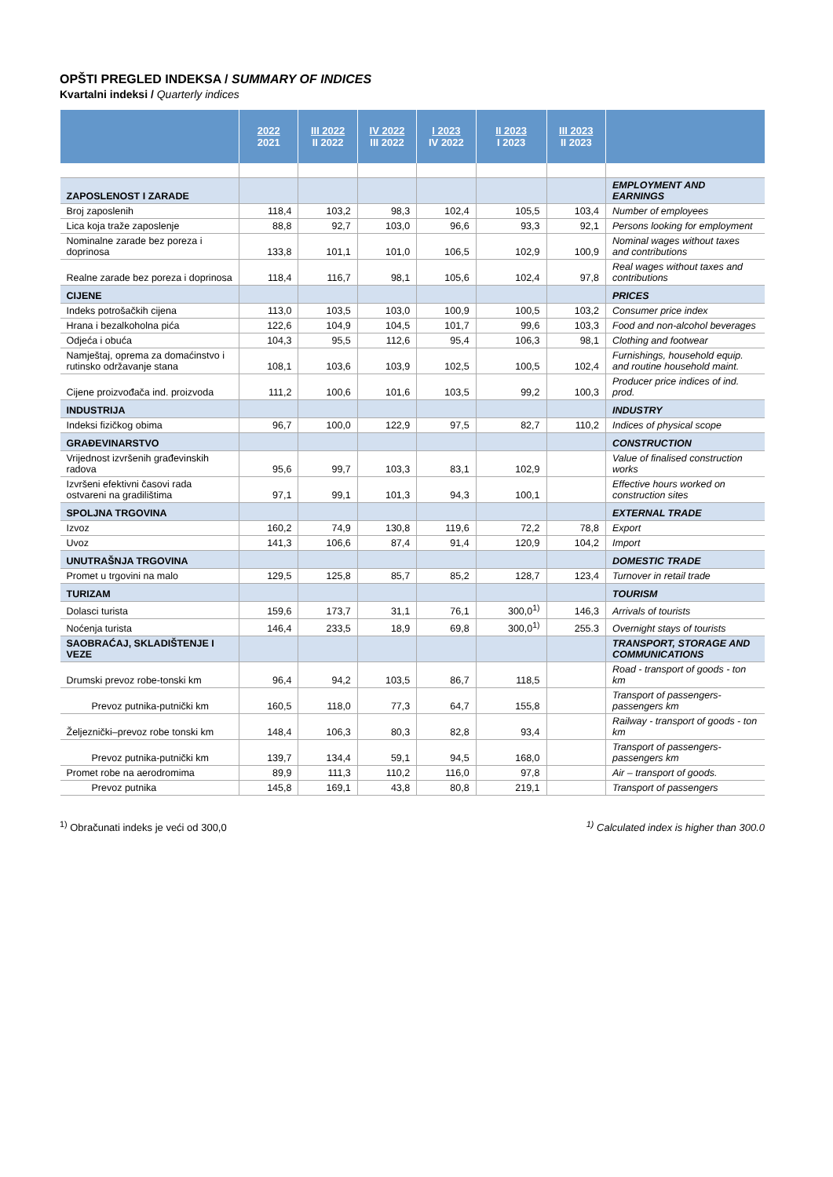OPŠTI PREGLED INDEKSA / SUMMARY OF INDICES
Kvartalni indeksi / Quarterly indices
| | 2022 2021 | III 2022 II 2022 | IV 2022 III 2022 | I 2023 IV 2022 | II 2023 I 2023 | III 2023 II 2023 | |
| --- | --- | --- | --- | --- | --- | --- | --- |
| ZAPOSLENOST I ZARADE | | | | | | | EMPLOYMENT AND EARNINGS |
| Broj zaposlenih | 118,4 | 103,2 | 98,3 | 102,4 | 105,5 | 103,4 | Number of employees |
| Lica koja traže zaposlenje | 88,8 | 92,7 | 103,0 | 96,6 | 93,3 | 92,1 | Persons looking for employment |
| Nominalne zarade bez poreza i doprinosa | 133,8 | 101,1 | 101,0 | 106,5 | 102,9 | 100,9 | Nominal wages without taxes and contributions |
| Realne zarade bez poreza i doprinosa | 118,4 | 116,7 | 98,1 | 105,6 | 102,4 | 97,8 | Real wages without taxes and contributions |
| CIJENE | | | | | | | PRICES |
| Indeks potrošačkih cijena | 113,0 | 103,5 | 103,0 | 100,9 | 100,5 | 103,2 | Consumer price index |
| Hrana i bezalkoholna pića | 122,6 | 104,9 | 104,5 | 101,7 | 99,6 | 103,3 | Food and non-alcohol beverages |
| Odjeća i obuća | 104,3 | 95,5 | 112,6 | 95,4 | 106,3 | 98,1 | Clothing and footwear |
| Namještaj, oprema za domaćinstvo i rutinsko održavanje stana | 108,1 | 103,6 | 103,9 | 102,5 | 100,5 | 102,4 | Furnishings, household equip. and routine household maint. |
| Cijene proizvođača ind. proizvoda | 111,2 | 100,6 | 101,6 | 103,5 | 99,2 | 100,3 | Producer price indices of ind. prod. |
| INDUSTRIJA | | | | | | | INDUSTRY |
| Indeksi fizičkog obima | 96,7 | 100,0 | 122,9 | 97,5 | 82,7 | 110,2 | Indices of physical scope |
| GRAĐEVINARSTVO | | | | | | | CONSTRUCTION |
| Vrijednost izvršenih građevinskih radova | 95,6 | 99,7 | 103,3 | 83,1 | 102,9 | | Value of finalised construction works |
| Izvršeni efektivni časovi rada ostvareni na gradilištima | 97,1 | 99,1 | 101,3 | 94,3 | 100,1 | | Effective hours worked on construction sites |
| SPOLJNA TRGOVINA | | | | | | | EXTERNAL TRADE |
| Izvoz | 160,2 | 74,9 | 130,8 | 119,6 | 72,2 | 78,8 | Export |
| Uvoz | 141,3 | 106,6 | 87,4 | 91,4 | 120,9 | 104,2 | Import |
| UNUTRAŠNJA TRGOVINA | | | | | | | DOMESTIC TRADE |
| Promet u trgovini na malo | 129,5 | 125,8 | 85,7 | 85,2 | 128,7 | 123,4 | Turnover in retail trade |
| TURIZAM | | | | | | | TOURISM |
| Dolasci turista | 159,6 | 173,7 | 31,1 | 76,1 | 300,0<sup>1)</sup> | 146,3 | Arrivals of tourists |
| Noćenja turista | 146,4 | 233,5 | 18,9 | 69,8 | 300,0<sup>1)</sup> | 255.3 | Overnight stays of tourists |
| SAOBRAĆAJ, SKLADIŠTENJE I VEZE | | | | | | | TRANSPORT, STORAGE AND COMMUNICATIONS |
| Drumski prevoz robe-tonski km | 96,4 | 94,2 | 103,5 | 86,7 | 118,5 | | Road - transport of goods - ton km |
| Prevoz putnika-putnički km | 160,5 | 118,0 | 77,3 | 64,7 | 155,8 | | Transport of passengers-passengers km |
| Željeznički–prevoz robe tonski km | 148,4 | 106,3 | 80,3 | 82,8 | 93,4 | | Railway - transport of goods - ton km |
| Prevoz putnika-putnički km | 139,7 | 134,4 | 59,1 | 94,5 | 168,0 | | Transport of passengers-passengers km |
| Promet robe na aerodromima | 89,9 | 111,3 | 110,2 | 116,0 | 97,8 | | Air – transport of goods. |
| Prevoz putnika | 145,8 | 169,1 | 43,8 | 80,8 | 219,1 | | Transport of passengers |
<sup>1)</sup> Obračunati indeks je veći od 300,0 <sup>1)</sup> Calculated index is higher than 300.0